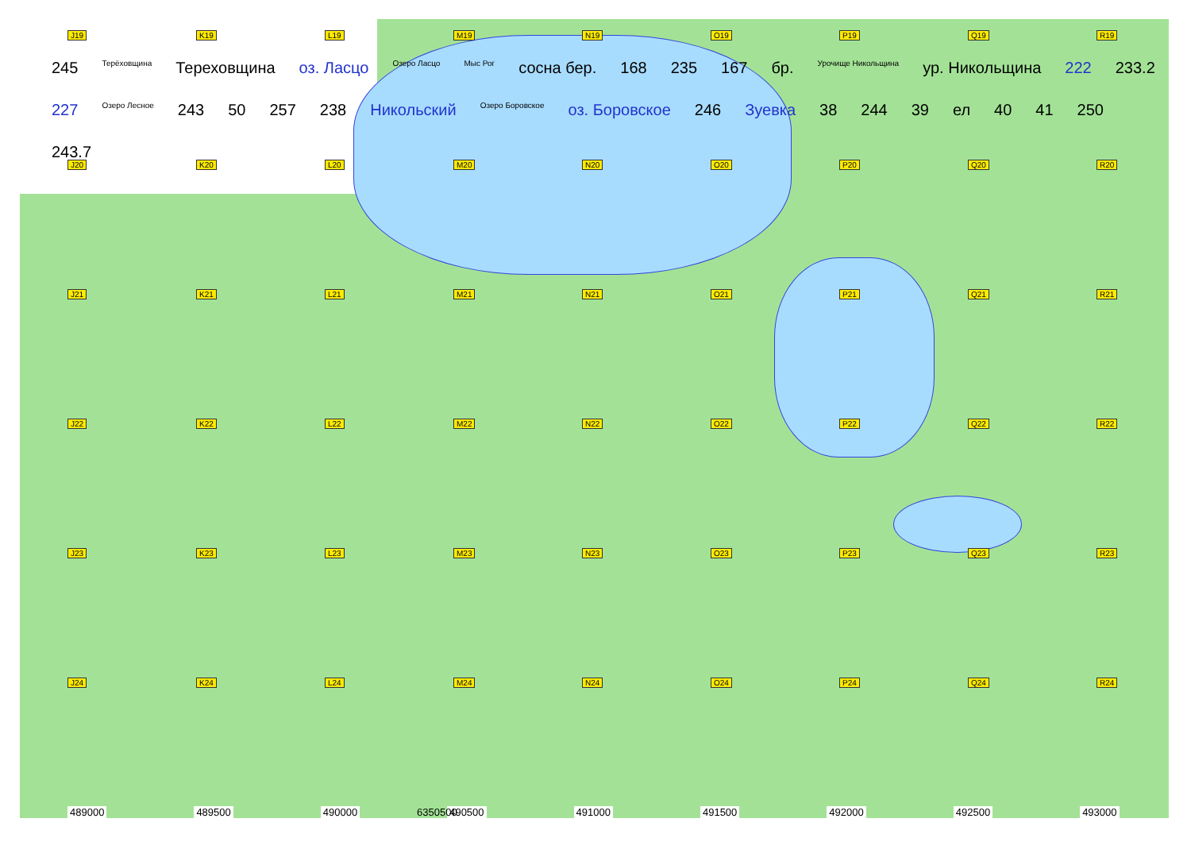J19
K19
L19
M19
N19
O19
P19
Q19
R19
J20
K20
L20
M20
N20
O20
P20
Q20
R20
J21
K21
L21
M21
N21
O21
P21
Q21
R21
J22
K22
L22
M22
N22
O22
P22
Q22
R22
J23
K23
L23
M23
N23
O23
P23
Q23
R23
J24
K24
L24
M24
N24
O24
P24
Q24
R24
245 Терёховщина Тереховщина оз. Ласцо Озеро Ласцо Мыс Рог сосна бер. 168 235 167 бр. Урочище Никольщина ур. Никольщина 222 233.2 227 Озеро Лесное 243 50 257 238 Никольский Озеро Боровское оз. Боровское 246 Зуевка 38 244 39 ел 40 41 250 243.7
489000 489500 490000 490500 491000 491500 492000 492500 493000
6350500